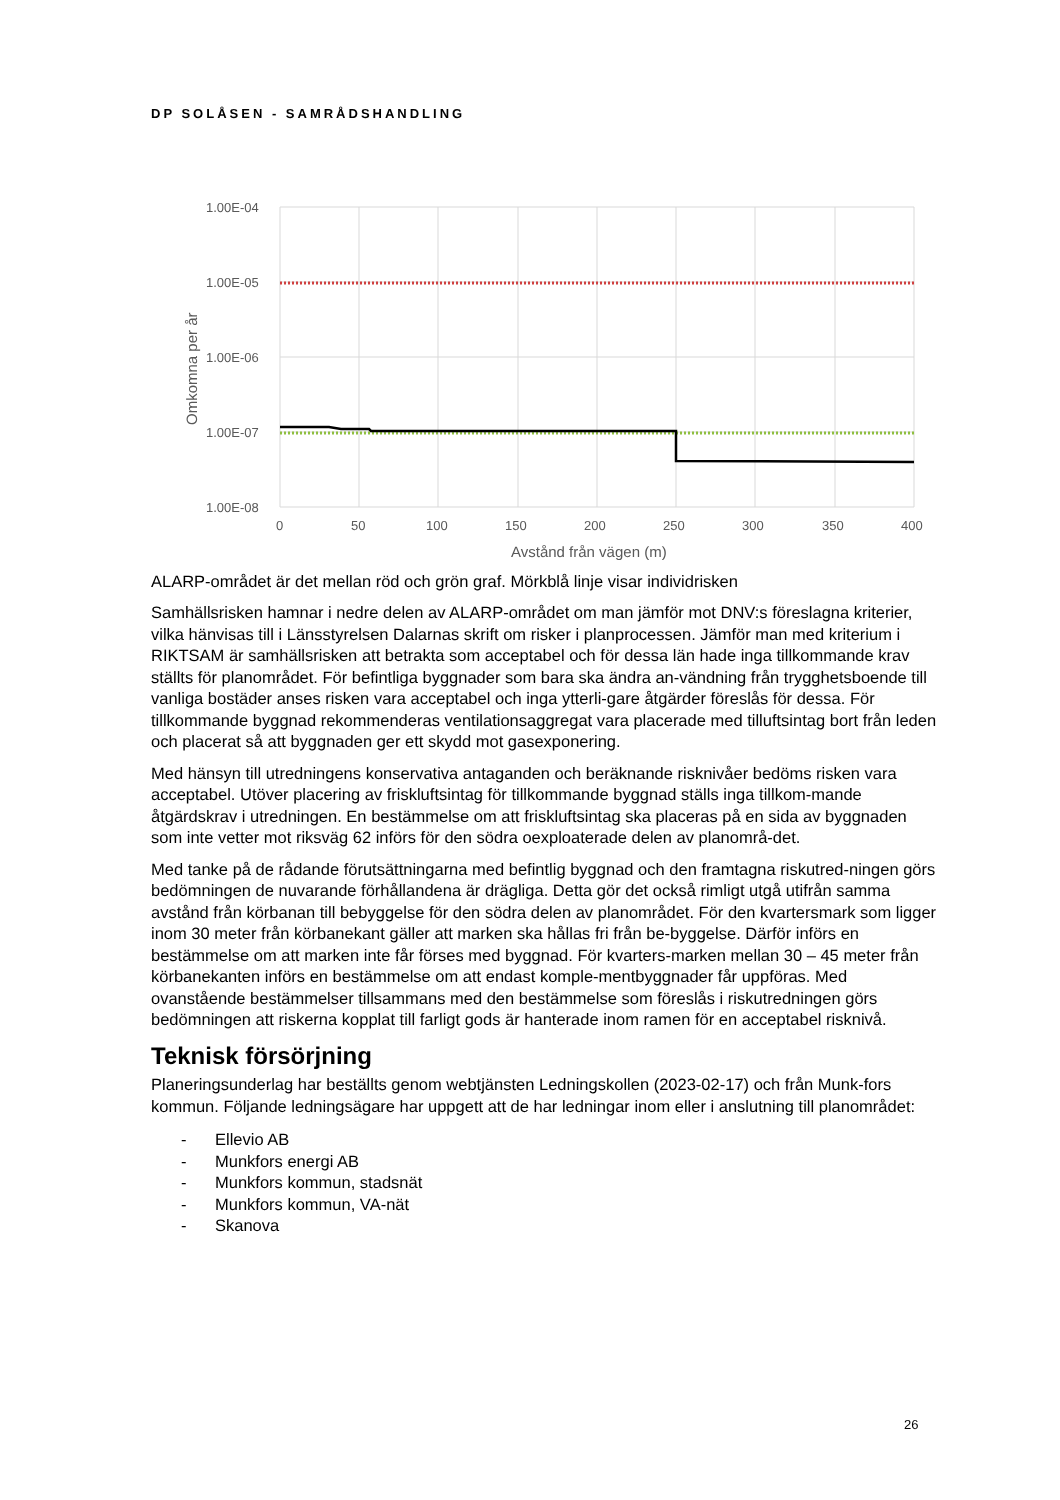DP SOLÅSEN - SAMRÅDSHANDLING
1.00E-04
1.00E-05
1.00E-06
1.00E-07
1.00E-08
0
50
100
150
200
250
300
350
400
Avstånd från vägen (m)
Omkomna per år
ALARP-området är det mellan röd och grön graf. Mörkblå linje visar individrisken
Samhällsrisken hamnar i nedre delen av ALARP-området om man jämför mot DNV:s föreslagna kriterier, vilka hänvisas till i Länsstyrelsen Dalarnas skrift om risker i planprocessen. Jämför man med kriterium i RIKTSAM är samhällsrisken att betrakta som acceptabel och för dessa län hade inga tillkommande krav ställts för planområdet. För befintliga byggnader som bara ska ändra an-vändning från trygghetsboende till vanliga bostäder anses risken vara acceptabel och inga ytterli-gare åtgärder föreslås för dessa. För tillkommande byggnad rekommenderas ventilationsaggregat vara placerade med tilluftsintag bort från leden och placerat så att byggnaden ger ett skydd mot gasexponering.
Med hänsyn till utredningens konservativa antaganden och beräknande risknivåer bedöms risken vara acceptabel. Utöver placering av friskluftsintag för tillkommande byggnad ställs inga tillkom-mande åtgärdskrav i utredningen. En bestämmelse om att friskluftsintag ska placeras på en sida av byggnaden som inte vetter mot riksväg 62 införs för den södra oexploaterade delen av planområ-det.
Med tanke på de rådande förutsättningarna med befintlig byggnad och den framtagna riskutred-ningen görs bedömningen de nuvarande förhållandena är drägliga. Detta gör det också rimligt utgå utifrån samma avstånd från körbanan till bebyggelse för den södra delen av planområdet. För den kvartersmark som ligger inom 30 meter från körbanekant gäller att marken ska hållas fri från be-byggelse. Därför införs en bestämmelse om att marken inte får förses med byggnad. För kvarters-marken mellan 30 – 45 meter från körbanekanten införs en bestämmelse om att endast komple-mentbyggnader får uppföras. Med ovanstående bestämmelser tillsammans med den bestämmelse som föreslås i riskutredningen görs bedömningen att riskerna kopplat till farligt gods är hanterade inom ramen för en acceptabel risknivå.
Teknisk försörjning
Planeringsunderlag har beställts genom webtjänsten Ledningskollen (2023-02-17) och från Munk-fors kommun. Följande ledningsägare har uppgett att de har ledningar inom eller i anslutning till planområdet:
- Ellevio AB
- Munkfors energi AB
- Munkfors kommun, stadsnät
- Munkfors kommun, VA-nät
- Skanova
26